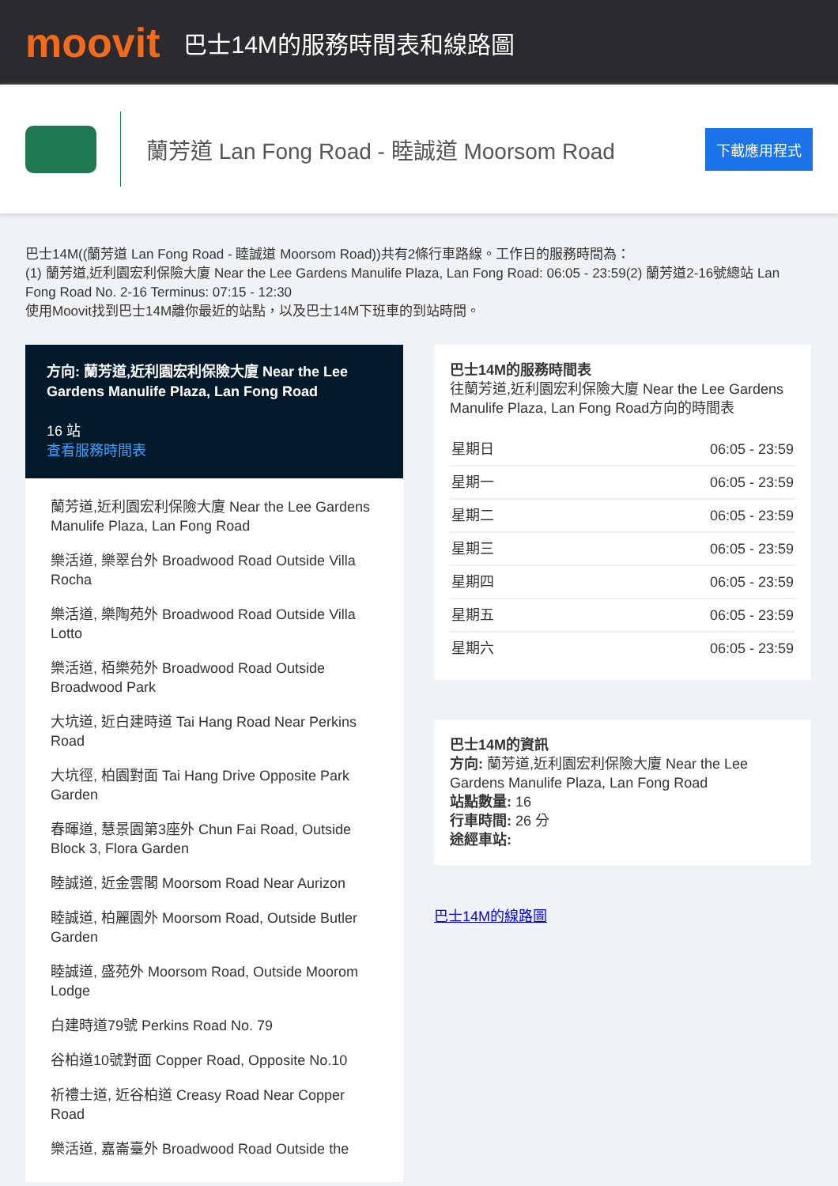moovit
巴士14M的服務時間表和線路圖
蘭芳道 Lan Fong Road - 睦誠道 Moorsom Road
下載應用程式
巴士14M((蘭芳道 Lan Fong Road - 睦誠道 Moorsom Road))共有2條行車路線。工作日的服務時間為：
(1) 蘭芳道,近利園宏利保險大廈 Near the Lee Gardens Manulife Plaza, Lan Fong Road: 06:05 - 23:59(2) 蘭芳道2-16號總站 Lan Fong Road No. 2-16 Terminus: 07:15 - 12:30
使用Moovit找到巴士14M離你最近的站點，以及巴士14M下班車的到站時間。
方向: 蘭芳道,近利園宏利保險大廈 Near the Lee Gardens Manulife Plaza, Lan Fong Road
16 站
查看服務時間表
蘭芳道,近利園宏利保險大廈 Near the Lee Gardens Manulife Plaza, Lan Fong Road
樂活道, 樂翠台外 Broadwood Road Outside Villa Rocha
樂活道, 樂陶苑外 Broadwood Road Outside Villa Lotto
樂活道, 栢樂苑外 Broadwood Road Outside Broadwood Park
大坑道, 近白建時道 Tai Hang Road Near Perkins Road
大坑徑, 柏園對面 Tai Hang Drive Opposite Park Garden
春暉道, 慧景園第3座外 Chun Fai Road, Outside Block 3, Flora Garden
睦誠道, 近金雲閣 Moorsom Road Near Aurizon
睦誠道, 柏麗園外 Moorsom Road, Outside Butler Garden
睦誠道, 盛苑外 Moorsom Road, Outside Moorom Lodge
白建時道79號 Perkins Road No. 79
谷柏道10號對面 Copper Road, Opposite No.10
祈禮士道, 近谷柏道 Creasy Road Near Copper Road
樂活道, 嘉崙臺外 Broadwood Road Outside the
巴士14M的服務時間表
往蘭芳道,近利園宏利保險大廈 Near the Lee Gardens Manulife Plaza, Lan Fong Road方向的時間表
| 星期日 | 06:05 - 23:59 |
| 星期一 | 06:05 - 23:59 |
| 星期二 | 06:05 - 23:59 |
| 星期三 | 06:05 - 23:59 |
| 星期四 | 06:05 - 23:59 |
| 星期五 | 06:05 - 23:59 |
| 星期六 | 06:05 - 23:59 |
巴士14M的資訊
方向: 蘭芳道,近利園宏利保險大廈 Near the Lee Gardens Manulife Plaza, Lan Fong Road
站點數量: 16
行車時間: 26 分
途經車站:
巴士14M的線路圖